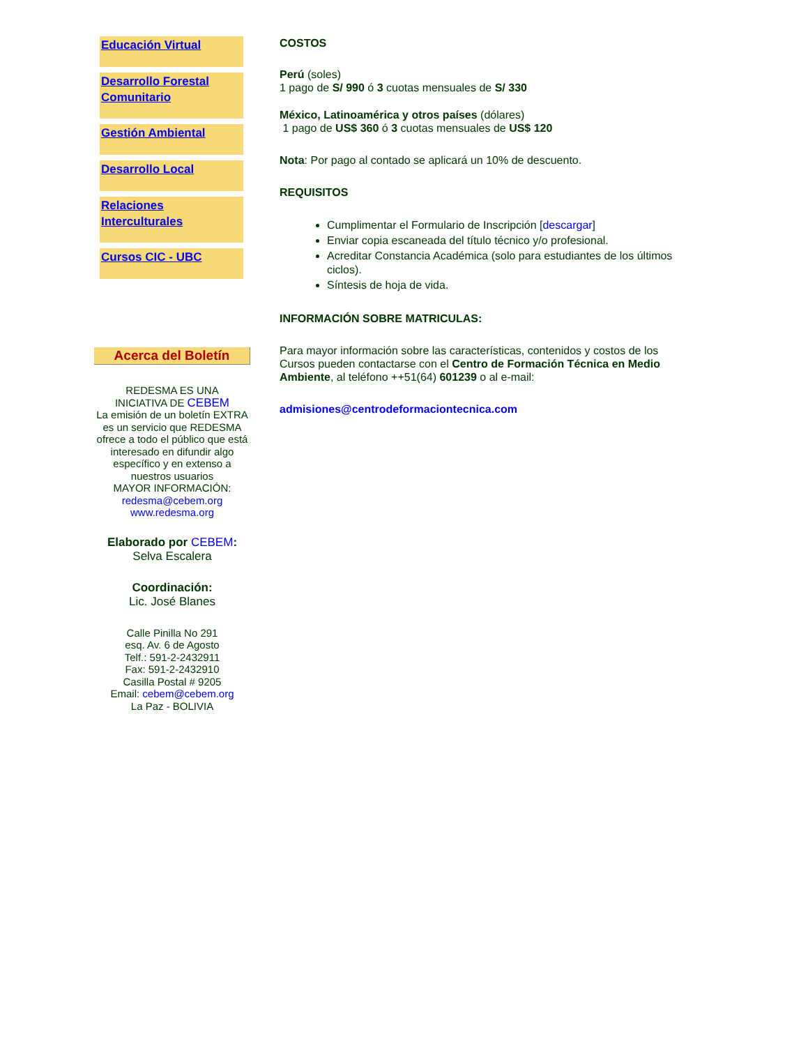Educación Virtual
Desarrollo Forestal Comunitario
Gestión Ambiental
Desarrollo Local
Relaciones Interculturales
Cursos CIC - UBC
Acerca del Boletín
REDESMA ES UNA
INICIATIVA DE CEBEM
La emisión de un boletín EXTRA es un servicio que REDESMA ofrece a todo el público que está interesado en difundir algo específico y en extenso a nuestros usuarios
MAYOR INFORMACIÓN:
redesma@cebem.org
www.redesma.org
Elaborado por CEBEM:
Selva Escalera
Coordinación:
Lic. José Blanes
Calle Pinilla No 291
esq. Av. 6 de Agosto
Telf.: 591-2-2432911
Fax: 591-2-2432910
Casilla Postal # 9205
Email: cebem@cebem.org
La Paz - BOLIVIA
COSTOS
Perú (soles)
1 pago de S/ 990 ó 3 cuotas mensuales de S/ 330
México, Latinoamérica y otros países (dólares)
1 pago de US$ 360 ó 3 cuotas mensuales de US$ 120
Nota: Por pago al contado se aplicará un 10% de descuento.
REQUISITOS
Cumplimentar el Formulario de Inscripción [descargar]
Enviar copia escaneada del título técnico y/o profesional.
Acreditar Constancia Académica (solo para estudiantes de los últimos ciclos).
Síntesis de hoja de vida.
INFORMACIÓN SOBRE MATRICULAS:
Para mayor información sobre las características, contenidos y costos de los Cursos pueden contactarse con el Centro de Formación Técnica en Medio Ambiente, al teléfono ++51(64) 601239 o al e-mail:
admisiones@centrodeformaciontecnica.com